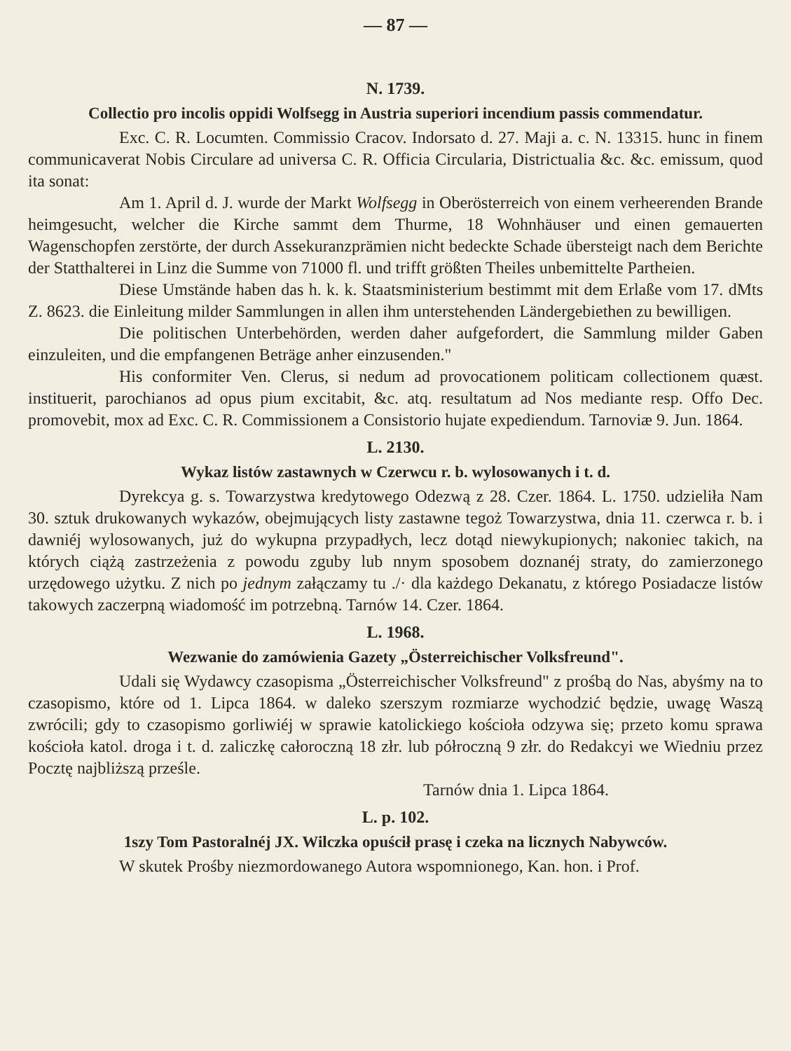— 87 —
N. 1739.
Collectio pro incolis oppidi Wolfsegg in Austria superiori incendium passis commendatur.
Exc. C. R. Locumten. Commissio Cracov. Indorsato d. 27. Maji a. c. N. 13315. hunc in finem communicaverat Nobis Circulare ad universa C. R. Officia Circularia, Districtualia &c. &c. emissum, quod ita sonat:
Am 1. April d. J. wurde der Markt Wolfsegg in Oberösterreich von einem verheerenden Brande heimgesucht, welcher die Kirche sammt dem Thurme, 18 Wohnhäuser und einen gemauerten Wagenschopfen zerstörte, der durch Assekuranzprämien nicht bedeckte Schade übersteigt nach dem Berichte der Statthalterei in Linz die Summe von 71000 fl. und trifft größten Theiles unbemittelte Partheien.
Diese Umstände haben das h. k. k. Staatsministerium bestimmt mit dem Erlaße vom 17. dMts Z. 8623. die Einleitung milder Sammlungen in allen ihm unterstehenden Ländergebiethen zu bewilligen.
Die politischen Unterbehörden, werden daher aufgefordert, die Sammlung milder Gaben einzuleiten, und die empfangenen Beträge anher einzusenden."
His conformiter Ven. Clerus, si nedum ad provocationem politicam collectionem quæst. instituerit, parochianos ad opus pium excitabit, &c. atq. resultatum ad Nos mediante resp. Offo Dec. promovebit, mox ad Exc. C. R. Commissionem a Consistorio hujate expediendum. Tarnoviæ 9. Jun. 1864.
L. 2130.
Wykaz listów zastawnych w Czerwcu r. b. wylosowanych i t. d.
Dyrekcya g. s. Towarzystwa kredytowego Odezwą z 28. Czer. 1864. L. 1750. udzieliła Nam 30. sztuk drukowanych wykazów, obejmujących listy zastawne tegoż Towarzystwa, dnia 11. czerwca r. b. i dawniéj wylosowanych, już do wykupna przypadłych, lecz dotąd niewykupionych; nakoniec takich, na których ciążą zastrzeżenia z powodu zguby lub nnym sposobem doznanéj straty, do zamierzonego urzędowego użytku. Z nich po jednym załączamy tu ./· dla każdego Dekanatu, z którego Posiadacze listów takowych zaczerpną wiadomość im potrzebną. Tarnów 14. Czer. 1864.
L. 1968.
Wezwanie do zamówienia Gazety „Österreichischer Volksfreund".
Udali się Wydawcy czasopisma „Österreichischer Volksfreund" z prośbą do Nas, abyśmy na to czasopismo, które od 1. Lipca 1864. w daleko szerszym rozmiarze wychodzić będzie, uwagę Waszą zwrócili; gdy to czasopismo gorliwiéj w sprawie katolickiego kościoła odzywa się; przeto komu sprawa kościoła katol. droga i t. d. zaliczkę całoroczną 18 złr. lub półroczną 9 złr. do Redakcyi we Wiedniu przez Pocztę najbliższą prześle.
Tarnów dnia 1. Lipca 1864.
L. p. 102.
1szy Tom Pastoralnéj JX. Wilczka opuścił prasę i czeka na licznych Nabywców.
W skutek Prośby niezmordowanego Autora wspomnionego, Kan. hon. i Prof.